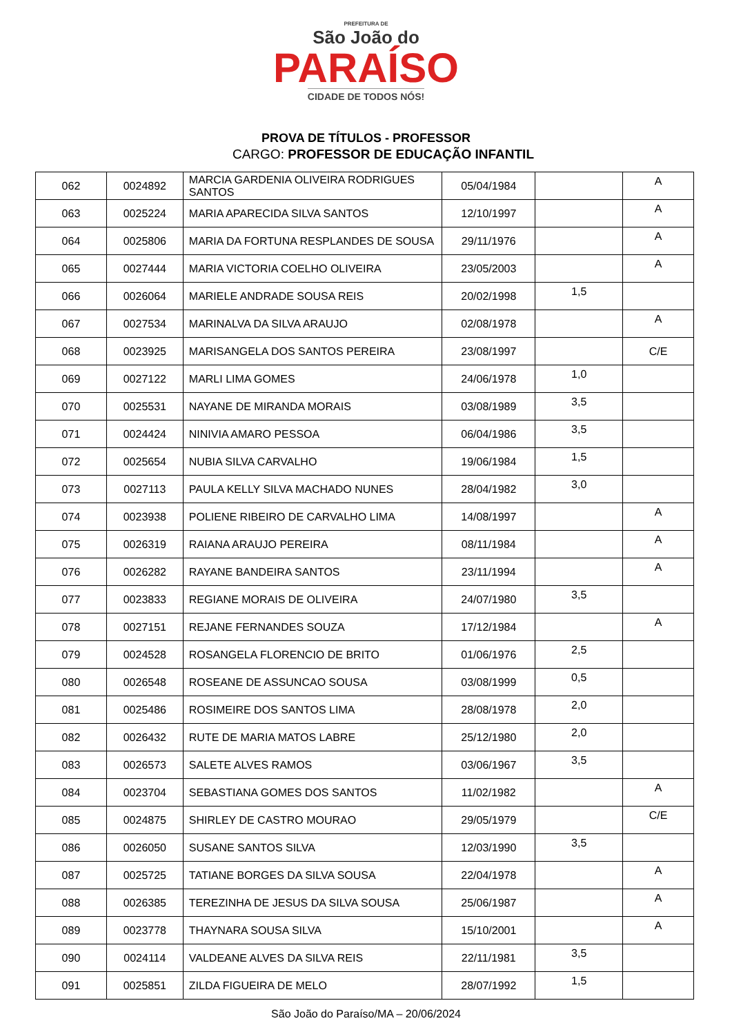PREFEITURA DE
São João do
PARAÍSO
CIDADE DE TODOS NÓS!
PROVA DE TÍTULOS - PROFESSOR
CARGO: PROFESSOR DE EDUCAÇÃO INFANTIL
| 062 | 0024892 | MARCIA GARDENIA OLIVEIRA RODRIGUES SANTOS | 05/04/1984 | | A |
| 063 | 0025224 | MARIA APARECIDA SILVA SANTOS | 12/10/1997 | | A |
| 064 | 0025806 | MARIA DA FORTUNA RESPLANDES DE SOUSA | 29/11/1976 | | A |
| 065 | 0027444 | MARIA VICTORIA COELHO OLIVEIRA | 23/05/2003 | | A |
| 066 | 0026064 | MARIELE ANDRADE SOUSA REIS | 20/02/1998 | 1,5 | |
| 067 | 0027534 | MARINALVA DA SILVA ARAUJO | 02/08/1978 | | A |
| 068 | 0023925 | MARISANGELA DOS SANTOS PEREIRA | 23/08/1997 | | C/E |
| 069 | 0027122 | MARLI LIMA GOMES | 24/06/1978 | 1,0 | |
| 070 | 0025531 | NAYANE DE MIRANDA MORAIS | 03/08/1989 | 3,5 | |
| 071 | 0024424 | NINIVIA AMARO PESSOA | 06/04/1986 | 3,5 | |
| 072 | 0025654 | NUBIA SILVA CARVALHO | 19/06/1984 | 1,5 | |
| 073 | 0027113 | PAULA KELLY SILVA MACHADO NUNES | 28/04/1982 | 3,0 | |
| 074 | 0023938 | POLIENE RIBEIRO DE CARVALHO LIMA | 14/08/1997 | | A |
| 075 | 0026319 | RAIANA ARAUJO PEREIRA | 08/11/1984 | | A |
| 076 | 0026282 | RAYANE BANDEIRA SANTOS | 23/11/1994 | | A |
| 077 | 0023833 | REGIANE MORAIS DE OLIVEIRA | 24/07/1980 | 3,5 | |
| 078 | 0027151 | REJANE FERNANDES SOUZA | 17/12/1984 | | A |
| 079 | 0024528 | ROSANGELA FLORENCIO DE BRITO | 01/06/1976 | 2,5 | |
| 080 | 0026548 | ROSEANE DE ASSUNCAO SOUSA | 03/08/1999 | 0,5 | |
| 081 | 0025486 | ROSIMEIRE DOS SANTOS LIMA | 28/08/1978 | 2,0 | |
| 082 | 0026432 | RUTE DE MARIA MATOS LABRE | 25/12/1980 | 2,0 | |
| 083 | 0026573 | SALETE ALVES RAMOS | 03/06/1967 | 3,5 | |
| 084 | 0023704 | SEBASTIANA GOMES DOS SANTOS | 11/02/1982 | | A |
| 085 | 0024875 | SHIRLEY DE CASTRO MOURAO | 29/05/1979 | | C/E |
| 086 | 0026050 | SUSANE SANTOS SILVA | 12/03/1990 | 3,5 | |
| 087 | 0025725 | TATIANE BORGES DA SILVA SOUSA | 22/04/1978 | | A |
| 088 | 0026385 | TEREZINHA DE JESUS DA SILVA SOUSA | 25/06/1987 | | A |
| 089 | 0023778 | THAYNARA SOUSA SILVA | 15/10/2001 | | A |
| 090 | 0024114 | VALDEANE ALVES DA SILVA REIS | 22/11/1981 | 3,5 | |
| 091 | 0025851 | ZILDA FIGUEIRA DE MELO | 28/07/1992 | 1,5 | |
São João do Paraíso/MA – 20/06/2024